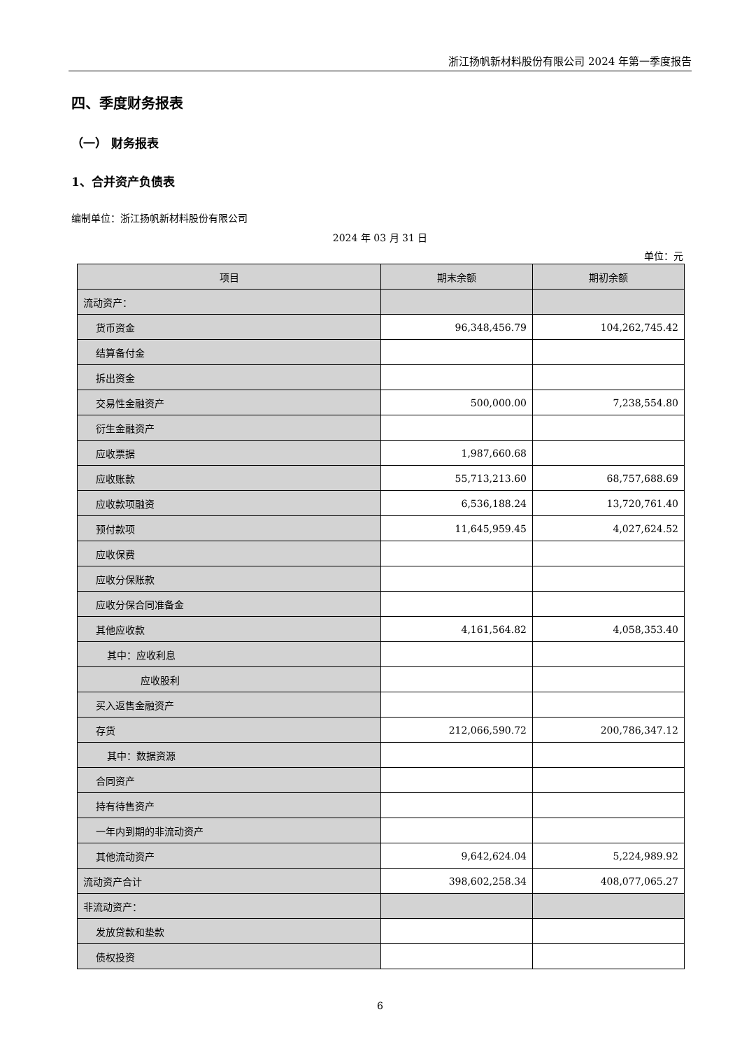浙江扬帆新材料股份有限公司 2024 年第一季度报告
四、季度财务报表
（一） 财务报表
1、合并资产负债表
编制单位：浙江扬帆新材料股份有限公司
2024 年 03 月 31 日
单位：元
| 项目 | 期末余额 | 期初余额 |
| --- | --- | --- |
| 流动资产： | | |
| 货币资金 | 96,348,456.79 | 104,262,745.42 |
| 结算备付金 | | |
| 拆出资金 | | |
| 交易性金融资产 | 500,000.00 | 7,238,554.80 |
| 衍生金融资产 | | |
| 应收票据 | 1,987,660.68 | |
| 应收账款 | 55,713,213.60 | 68,757,688.69 |
| 应收款项融资 | 6,536,188.24 | 13,720,761.40 |
| 预付款项 | 11,645,959.45 | 4,027,624.52 |
| 应收保费 | | |
| 应收分保账款 | | |
| 应收分保合同准备金 | | |
| 其他应收款 | 4,161,564.82 | 4,058,353.40 |
| 其中：应收利息 | | |
| 应收股利 | | |
| 买入返售金融资产 | | |
| 存货 | 212,066,590.72 | 200,786,347.12 |
| 其中：数据资源 | | |
| 合同资产 | | |
| 持有待售资产 | | |
| 一年内到期的非流动资产 | | |
| 其他流动资产 | 9,642,624.04 | 5,224,989.92 |
| 流动资产合计 | 398,602,258.34 | 408,077,065.27 |
| 非流动资产： | | |
| 发放贷款和垫款 | | |
| 债权投资 | | |
6